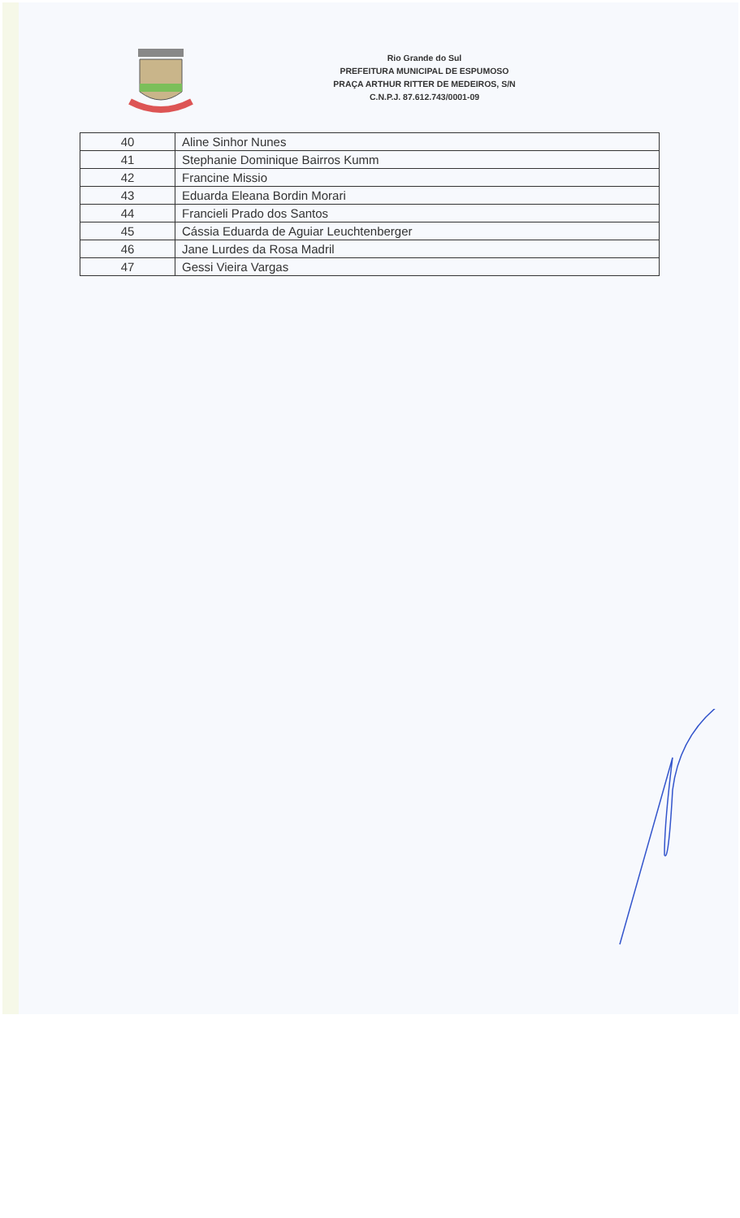Rio Grande do Sul
PREFEITURA MUNICIPAL DE ESPUMOSO
PRAÇA ARTHUR RITTER DE MEDEIROS, S/N
C.N.P.J. 87.612.743/0001-09
| 40 | Aline Sinhor Nunes |
| 41 | Stephanie Dominique Bairros Kumm |
| 42 | Francine Missio |
| 43 | Eduarda Eleana Bordin Morari |
| 44 | Francieli Prado dos Santos |
| 45 | Cássia Eduarda de Aguiar Leuchtenberger |
| 46 | Jane Lurdes da Rosa Madril |
| 47 | Gessi Vieira Vargas |